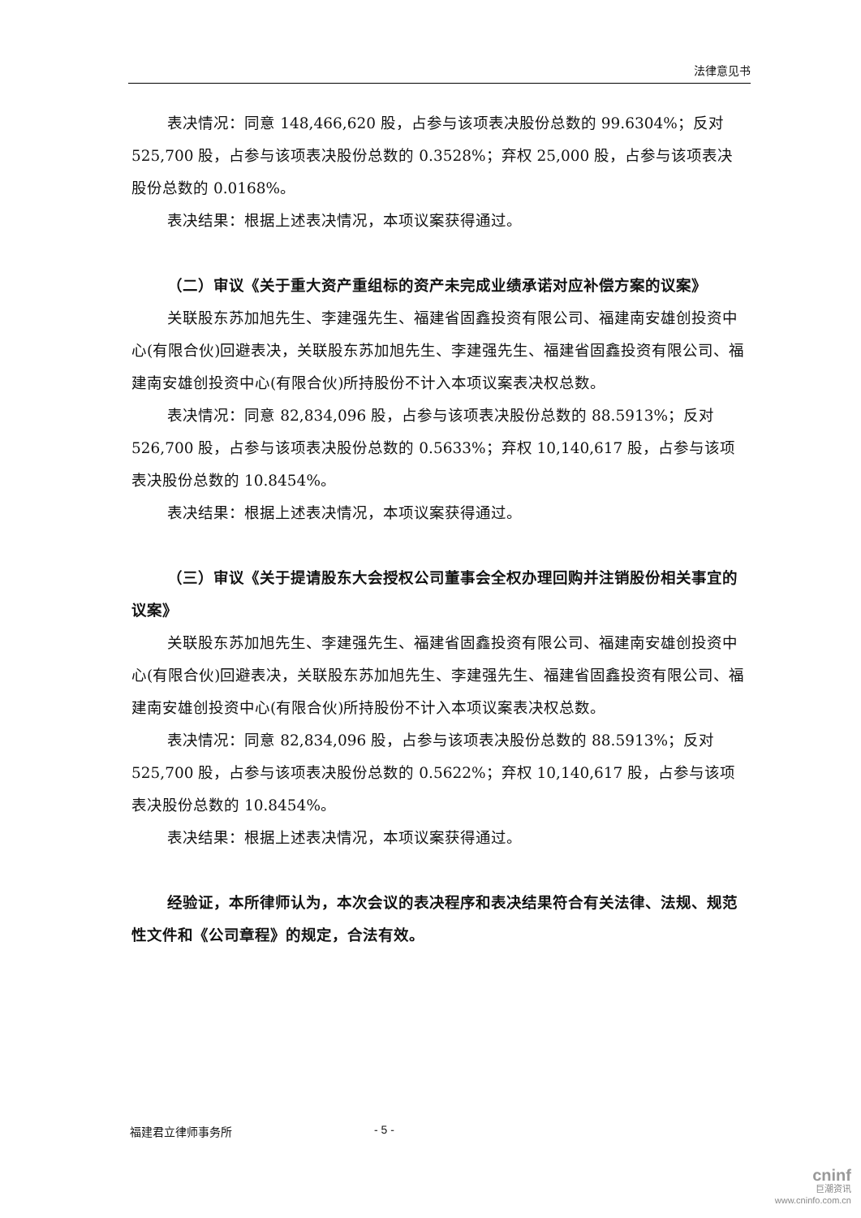法律意见书
表决情况：同意 148,466,620 股，占参与该项表决股份总数的 99.6304%；反对 525,700 股，占参与该项表决股份总数的 0.3528%；弃权 25,000 股，占参与该项表决股份总数的 0.0168%。
表决结果：根据上述表决情况，本项议案获得通过。
（二）审议《关于重大资产重组标的资产未完成业绩承诺对应补偿方案的议案》
关联股东苏加旭先生、李建强先生、福建省固鑫投资有限公司、福建南安雄创投资中心(有限合伙)回避表决，关联股东苏加旭先生、李建强先生、福建省固鑫投资有限公司、福建南安雄创投资中心(有限合伙)所持股份不计入本项议案表决权总数。
表决情况：同意 82,834,096 股，占参与该项表决股份总数的 88.5913%；反对 526,700 股，占参与该项表决股份总数的 0.5633%；弃权 10,140,617 股，占参与该项表决股份总数的 10.8454%。
表决结果：根据上述表决情况，本项议案获得通过。
（三）审议《关于提请股东大会授权公司董事会全权办理回购并注销股份相关事宜的议案》
关联股东苏加旭先生、李建强先生、福建省固鑫投资有限公司、福建南安雄创投资中心(有限合伙)回避表决，关联股东苏加旭先生、李建强先生、福建省固鑫投资有限公司、福建南安雄创投资中心(有限合伙)所持股份不计入本项议案表决权总数。
表决情况：同意 82,834,096 股，占参与该项表决股份总数的 88.5913%；反对 525,700 股，占参与该项表决股份总数的 0.5622%；弃权 10,140,617 股，占参与该项表决股份总数的 10.8454%。
表决结果：根据上述表决情况，本项议案获得通过。
经验证，本所律师认为，本次会议的表决程序和表决结果符合有关法律、法规、规范性文件和《公司章程》的规定，合法有效。
福建君立律师事务所 - 5 -
cninf
巨潮资讯
www.cninfo.com.cn